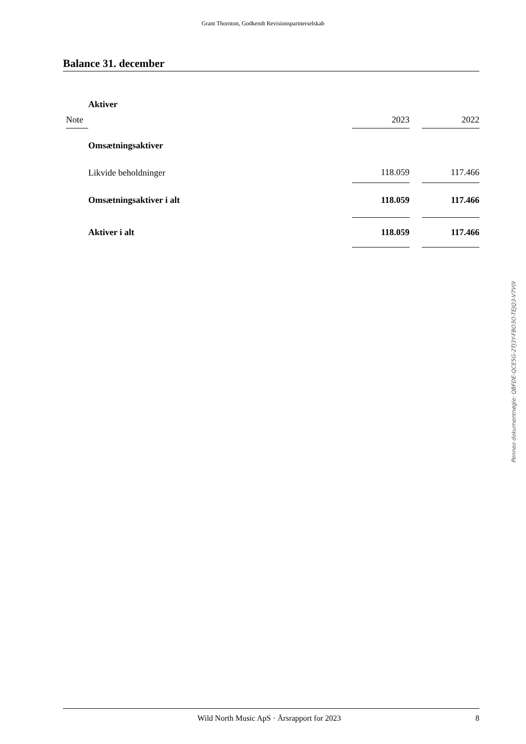Grant Thornton, Godkendt Revisionspartnerselskab
Balance 31. december
| | Aktiver | | | |
| Note | | 2023 | | 2022 |
| | Omsætningsaktiver | | | |
| | Likvide beholdninger | 118.059 | | 117.466 |
| | Omsætningsaktiver i alt | 118.059 | | 117.466 |
| | Aktiver i alt | 118.059 | | 117.466 |
Penneo dokumentnøgle: QBFDE-QCE5G-2TJ3Y-FBO3O-TEJQ3-V7V0I
Wild North Music ApS · Årsrapport for 2023 8